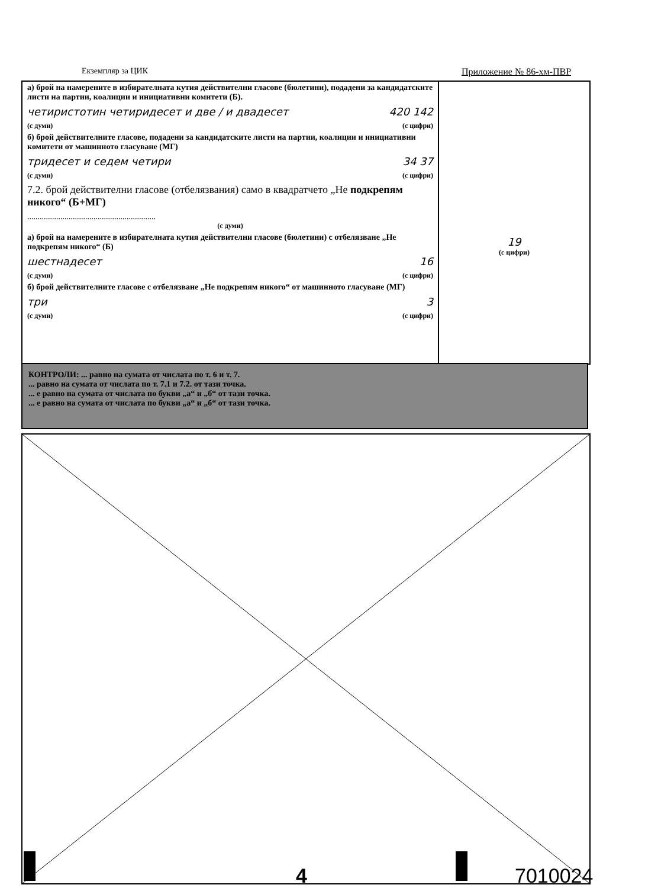Екземпляр за ЦИК Приложение № 86-хм-ПВР
а) брой на намерените в избирателната кутия действителни гласове (бюлетини), подадени за кандидатските листи на партии, коалиции и инициативни комитети (Б).
четиристотин четиридесет и две / и двадесет 420 142
(с думи) (с цифри)
б) брой действителните гласове, подадени за кандидатските листи на партии, коалиции и инициативни комитети от машинното гласуване (МГ)
тридесет и седем четири 34 37
(с думи) (с цифри)
7.2. брой действителни гласове (отбелязвания) само в квадратчето „Не подкрепям никого“ (Б+МГ)
..............................................................
(с думи)
а) брой на намерените в избирателната кутия действителни гласове (бюлетини) с отбелязване „Не подкрепям никого“ (Б)
шестнадесет 16
(с думи) (с цифри)
б) брой действителните гласове с отбелязване „Не подкрепям никого“ от машинното гласуване (МГ)
три 3
(с думи) (с цифри)
19
(с цифри)
КОНТРОЛИ: ... равно на сумата от числата по т. 6 и т. 7.
... равно на сумата от числата по т. 7.1 и 7.2. от тази точка.
... е равно на сумата от числата по букви „а“ и „б“ от тази точка.
... е равно на сумата от числата по букви „а“ и „б“ от тази точка.
4 7010024